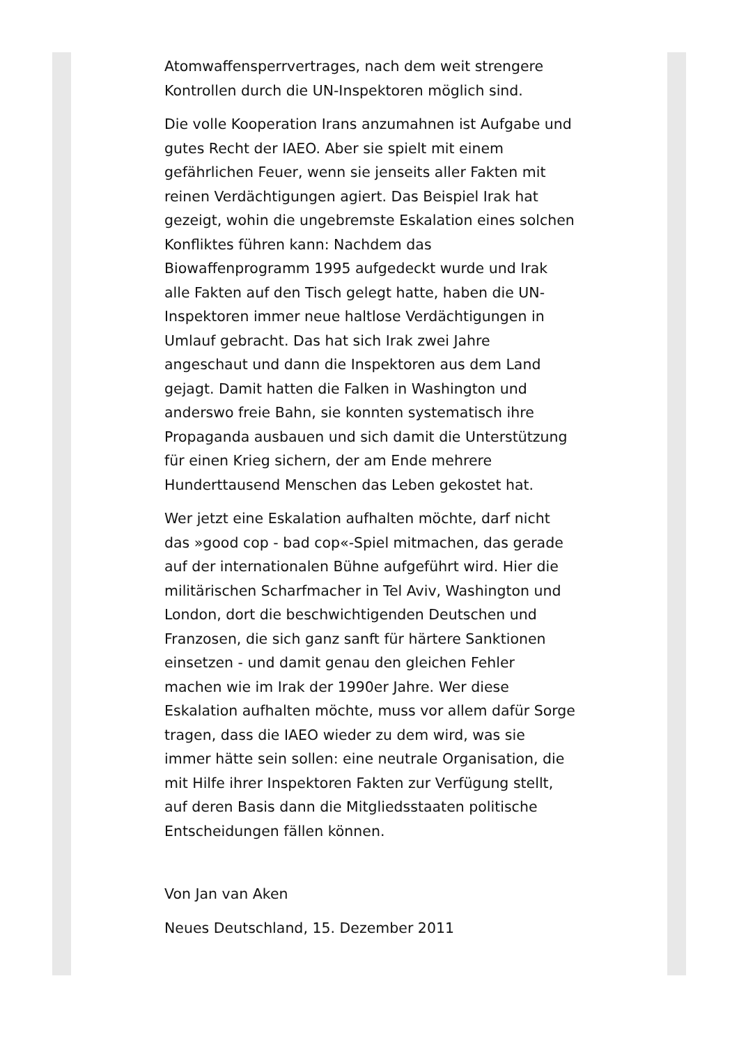Atomwaffensperrvertrages, nach dem weit strengere Kontrollen durch die UN-Inspektoren möglich sind.
Die volle Kooperation Irans anzumahnen ist Aufgabe und gutes Recht der IAEO. Aber sie spielt mit einem gefährlichen Feuer, wenn sie jenseits aller Fakten mit reinen Verdächtigungen agiert. Das Beispiel Irak hat gezeigt, wohin die ungebremste Eskalation eines solchen Konfliktes führen kann: Nachdem das Biowaffenprogramm 1995 aufgedeckt wurde und Irak alle Fakten auf den Tisch gelegt hatte, haben die UN-Inspektoren immer neue haltlose Verdächtigungen in Umlauf gebracht. Das hat sich Irak zwei Jahre angeschaut und dann die Inspektoren aus dem Land gejagt. Damit hatten die Falken in Washington und anderswo freie Bahn, sie konnten systematisch ihre Propaganda ausbauen und sich damit die Unterstützung für einen Krieg sichern, der am Ende mehrere Hunderttausend Menschen das Leben gekostet hat.
Wer jetzt eine Eskalation aufhalten möchte, darf nicht das »good cop - bad cop«-Spiel mitmachen, das gerade auf der internationalen Bühne aufgeführt wird. Hier die militärischen Scharfmacher in Tel Aviv, Washington und London, dort die beschwichtigenden Deutschen und Franzosen, die sich ganz sanft für härtere Sanktionen einsetzen - und damit genau den gleichen Fehler machen wie im Irak der 1990er Jahre. Wer diese Eskalation aufhalten möchte, muss vor allem dafür Sorge tragen, dass die IAEO wieder zu dem wird, was sie immer hätte sein sollen: eine neutrale Organisation, die mit Hilfe ihrer Inspektoren Fakten zur Verfügung stellt, auf deren Basis dann die Mitgliedsstaaten politische Entscheidungen fällen können.
Von Jan van Aken
Neues Deutschland, 15. Dezember 2011